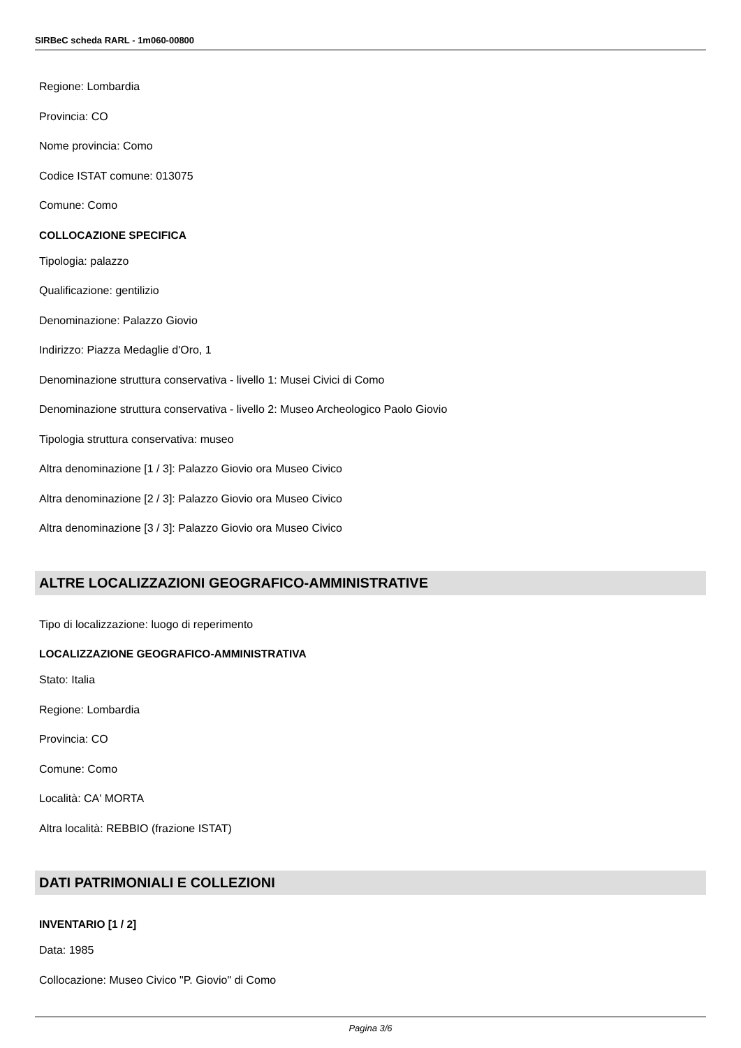SIRBeC scheda RARL - 1m060-00800
Regione: Lombardia
Provincia: CO
Nome provincia: Como
Codice ISTAT comune: 013075
Comune: Como
COLLOCAZIONE SPECIFICA
Tipologia: palazzo
Qualificazione: gentilizio
Denominazione: Palazzo Giovio
Indirizzo: Piazza Medaglie d'Oro, 1
Denominazione struttura conservativa - livello 1: Musei Civici di Como
Denominazione struttura conservativa - livello 2: Museo Archeologico Paolo Giovio
Tipologia struttura conservativa: museo
Altra denominazione [1 / 3]: Palazzo Giovio ora Museo Civico
Altra denominazione [2 / 3]: Palazzo Giovio ora Museo Civico
Altra denominazione [3 / 3]: Palazzo Giovio ora Museo Civico
ALTRE LOCALIZZAZIONI GEOGRAFICO-AMMINISTRATIVE
Tipo di localizzazione: luogo di reperimento
LOCALIZZAZIONE GEOGRAFICO-AMMINISTRATIVA
Stato: Italia
Regione: Lombardia
Provincia: CO
Comune: Como
Località: CA' MORTA
Altra località: REBBIO (frazione ISTAT)
DATI PATRIMONIALI E COLLEZIONI
INVENTARIO [1 / 2]
Data: 1985
Collocazione: Museo Civico "P. Giovio" di Como
Pagina 3/6